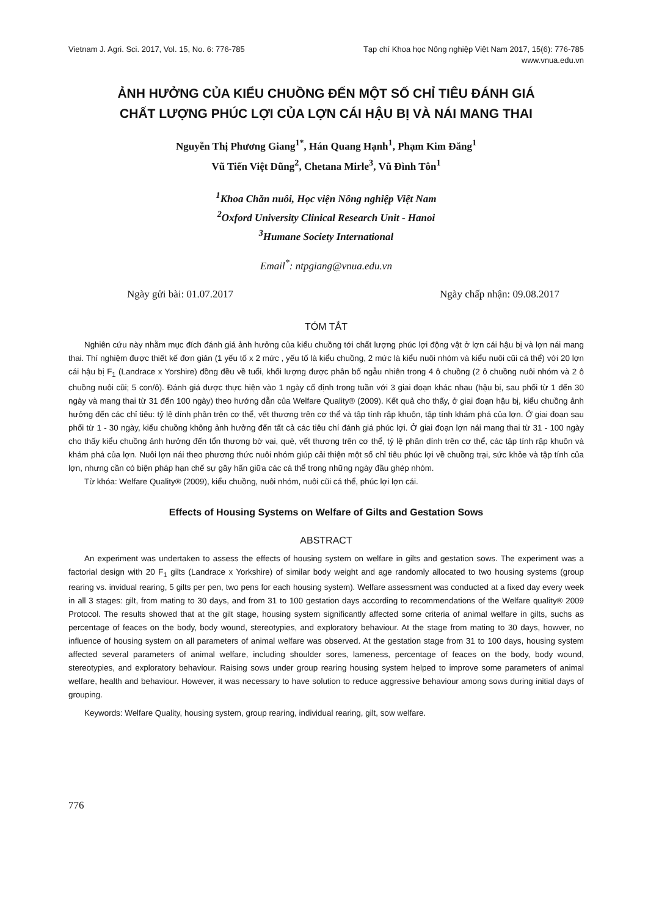Vietnam J. Agri. Sci. 2017, Vol. 15, No. 6: 776-785
Tạp chí Khoa học Nông nghiệp Việt Nam 2017, 15(6): 776-785
www.vnua.edu.vn
ẢNH HƯỞNG CỦA KIỂU CHUỒNG ĐẾN MỘT SỐ CHỈ TIÊU ĐÁNH GIÁ
CHẤT LƯỢNG PHÚC LỢI CỦA LỢN CÁI HẬU BỊ VÀ NÁI MANG THAI
Nguyễn Thị Phương Giang<sup>1*</sup>, Hán Quang Hạnh<sup>1</sup>, Phạm Kim Đăng<sup>1</sup>
Vũ Tiến Việt Dũng<sup>2</sup>, Chetana Mirle<sup>3</sup>, Vũ Đình Tôn<sup>1</sup>
<sup>1</sup> Khoa Chăn nuôi, Học viện Nông nghiệp Việt Nam
<sup>2</sup> Oxford University Clinical Research Unit - Hanoi
<sup>3</sup> Humane Society International
Email<sup>*</sup>: ntpgiang@vnua.edu.vn
Ngày gửi bài: 01.07.2017 Ngày chấp nhận: 09.08.2017
TÓM TẮT
Nghiên cứu này nhằm mục đích đánh giá ảnh hưởng của kiểu chuồng tới chất lượng phúc lợi động vật ở lợn cái hậu bị và lợn nái mang thai. Thí nghiệm được thiết kế đơn giản (1 yếu tố x 2 mức , yếu tố là kiểu chuồng, 2 mức là kiểu nuôi nhóm và kiểu nuôi cũi cá thể) với 20 lợn cái hậu bị F<sub>1</sub> (Landrace x Yorshire) đồng đều về tuổi, khối lượng được phân bố ngẫu nhiên trong 4 ô chuồng (2 ô chuồng nuôi nhóm và 2 ô chuồng nuôi cũi; 5 con/ô). Đánh giá được thực hiện vào 1 ngày cố định trong tuần với 3 giai đoạn khác nhau (hậu bị, sau phối từ 1 đến 30 ngày và mang thai từ 31 đến 100 ngày) theo hướng dẫn của Welfare Quality® (2009). Kết quả cho thấy, ở giai đoạn hậu bị, kiểu chuồng ảnh hưởng đến các chỉ tiêu: tỷ lệ dính phân trên cơ thể, vết thương trên cơ thể và tập tính rập khuôn, tập tính khám phá của lợn. Ở giai đoạn sau phối từ 1 - 30 ngày, kiểu chuồng không ảnh hưởng đến tất cả các tiêu chí đánh giá phúc lợi. Ở giai đoạn lợn nái mang thai từ 31 - 100 ngày cho thấy kiểu chuồng ảnh hưởng đến tổn thương bờ vai, què, vết thương trên cơ thể, tỷ lệ phân dính trên cơ thể, các tập tính rập khuôn và khám phá của lợn. Nuôi lợn nái theo phương thức nuôi nhóm giúp cải thiện một số chỉ tiêu phúc lợi về chuồng trại, sức khỏe và tập tính của lợn, nhưng cần có biện pháp hạn chế sự gây hấn giữa các cá thể trong những ngày đầu ghép nhóm.
Từ khóa: Welfare Quality® (2009), kiểu chuồng, nuôi nhóm, nuôi cũi cá thể, phúc lợi lợn cái.
Effects of Housing Systems on Welfare of Gilts and Gestation Sows
ABSTRACT
An experiment was undertaken to assess the effects of housing system on welfare in gilts and gestation sows. The experiment was a factorial design with 20 F<sub>1</sub> gilts (Landrace x Yorkshire) of similar body weight and age randomly allocated to two housing systems (group rearing vs. invidual rearing, 5 gilts per pen, two pens for each housing system). Welfare assessment was conducted at a fixed day every week in all 3 stages: gilt, from mating to 30 days, and from 31 to 100 gestation days according to recommendations of the Welfare quality® 2009 Protocol. The results showed that at the gilt stage, housing system significantly affected some criteria of animal welfare in gilts, suchs as percentage of feaces on the body, body wound, stereotypies, and exploratory behaviour. At the stage from mating to 30 days, howver, no influence of housing system on all parameters of animal welfare was observed. At the gestation stage from 31 to 100 days, housing system affected several parameters of animal welfare, including shoulder sores, lameness, percentage of feaces on the body, body wound, stereotypies, and exploratory behaviour. Raising sows under group rearing housing system helped to improve some parameters of animal welfare, health and behaviour. However, it was necessary to have solution to reduce aggressive behaviour among sows during initial days of grouping.
Keywords: Welfare Quality, housing system, group rearing, individual rearing, gilt, sow welfare.
776